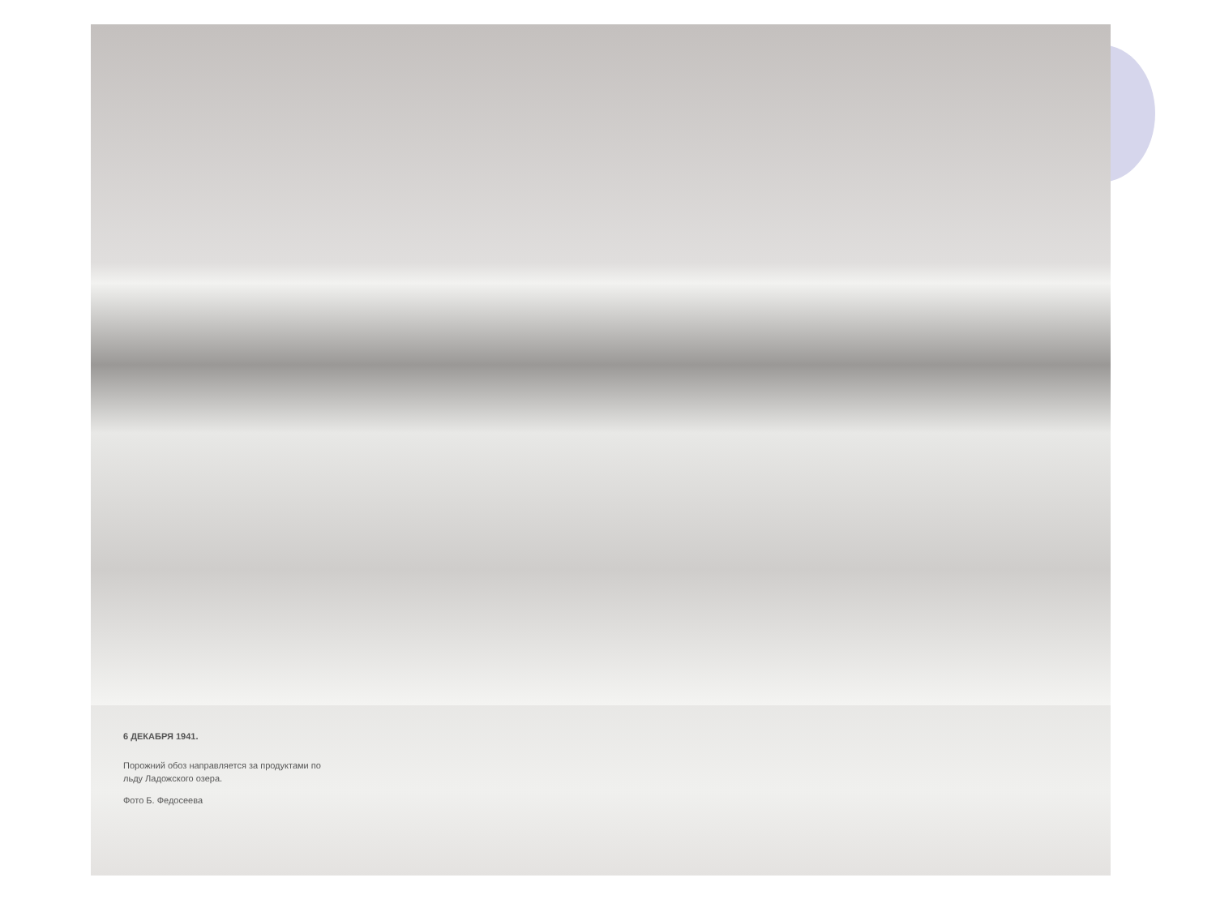6 ДЕКАБРЯ 1941.
Порожний обоз направляется за продуктами по
льду Ладожского озера.
Фото Б. Федосеева